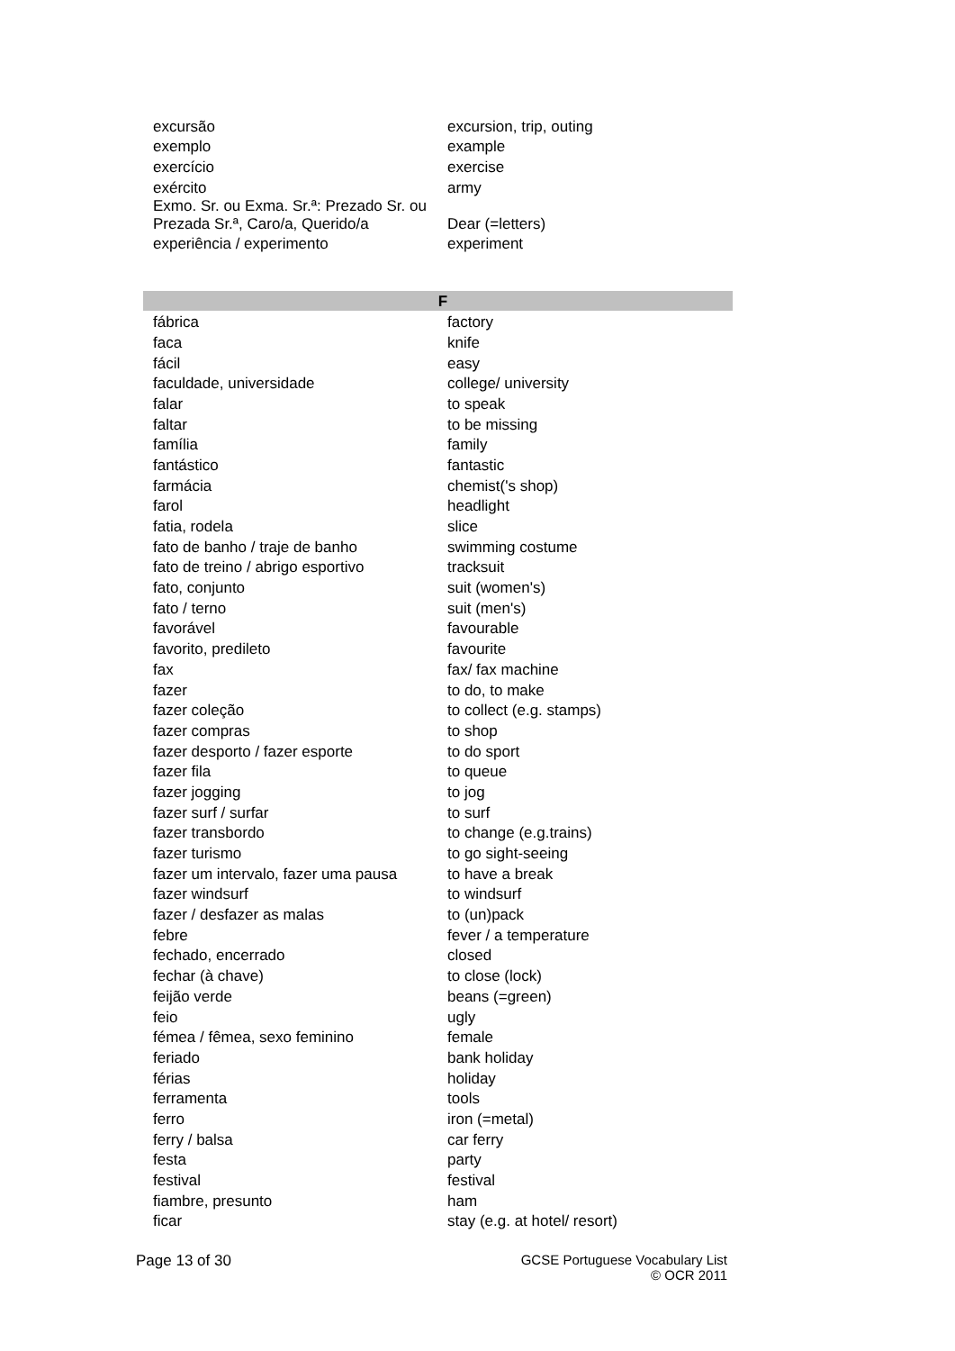| excursão | excursion, trip, outing |
| exemplo | example |
| exercício | exercise |
| exército | army |
| Exmo. Sr. ou Exma. Sr.ª: Prezado Sr. ou Prezada Sr.ª, Caro/a, Querido/a | Dear (=letters) |
| experiência / experimento | experiment |
| F | |
| fábrica | factory |
| faca | knife |
| fácil | easy |
| faculdade, universidade | college/ university |
| falar | to speak |
| faltar | to be missing |
| família | family |
| fantástico | fantastic |
| farmácia | chemist('s shop) |
| farol | headlight |
| fatia, rodela | slice |
| fato de banho / traje de banho | swimming costume |
| fato de treino / abrigo esportivo | tracksuit |
| fato, conjunto | suit (women's) |
| fato / terno | suit (men's) |
| favorável | favourable |
| favorito, predileto | favourite |
| fax | fax/ fax machine |
| fazer | to do, to make |
| fazer coleção | to collect (e.g. stamps) |
| fazer compras | to shop |
| fazer desporto / fazer esporte | to do sport |
| fazer fila | to queue |
| fazer jogging | to jog |
| fazer surf / surfar | to surf |
| fazer transbordo | to change (e.g.trains) |
| fazer turismo | to go sight-seeing |
| fazer um intervalo, fazer uma pausa | to have a break |
| fazer windsurf | to windsurf |
| fazer / desfazer as malas | to (un)pack |
| febre | fever / a temperature |
| fechado, encerrado | closed |
| fechar (à chave) | to close (lock) |
| feijão verde | beans (=green) |
| feio | ugly |
| fémea / fêmea, sexo feminino | female |
| feriado | bank holiday |
| férias | holiday |
| ferramenta | tools |
| ferro | iron (=metal) |
| ferry / balsa | car ferry |
| festa | party |
| festival | festival |
| fiambre, presunto | ham |
| ficar | stay (e.g. at hotel/ resort) |
Page 13 of 30 GCSE Portuguese Vocabulary List
© OCR 2011